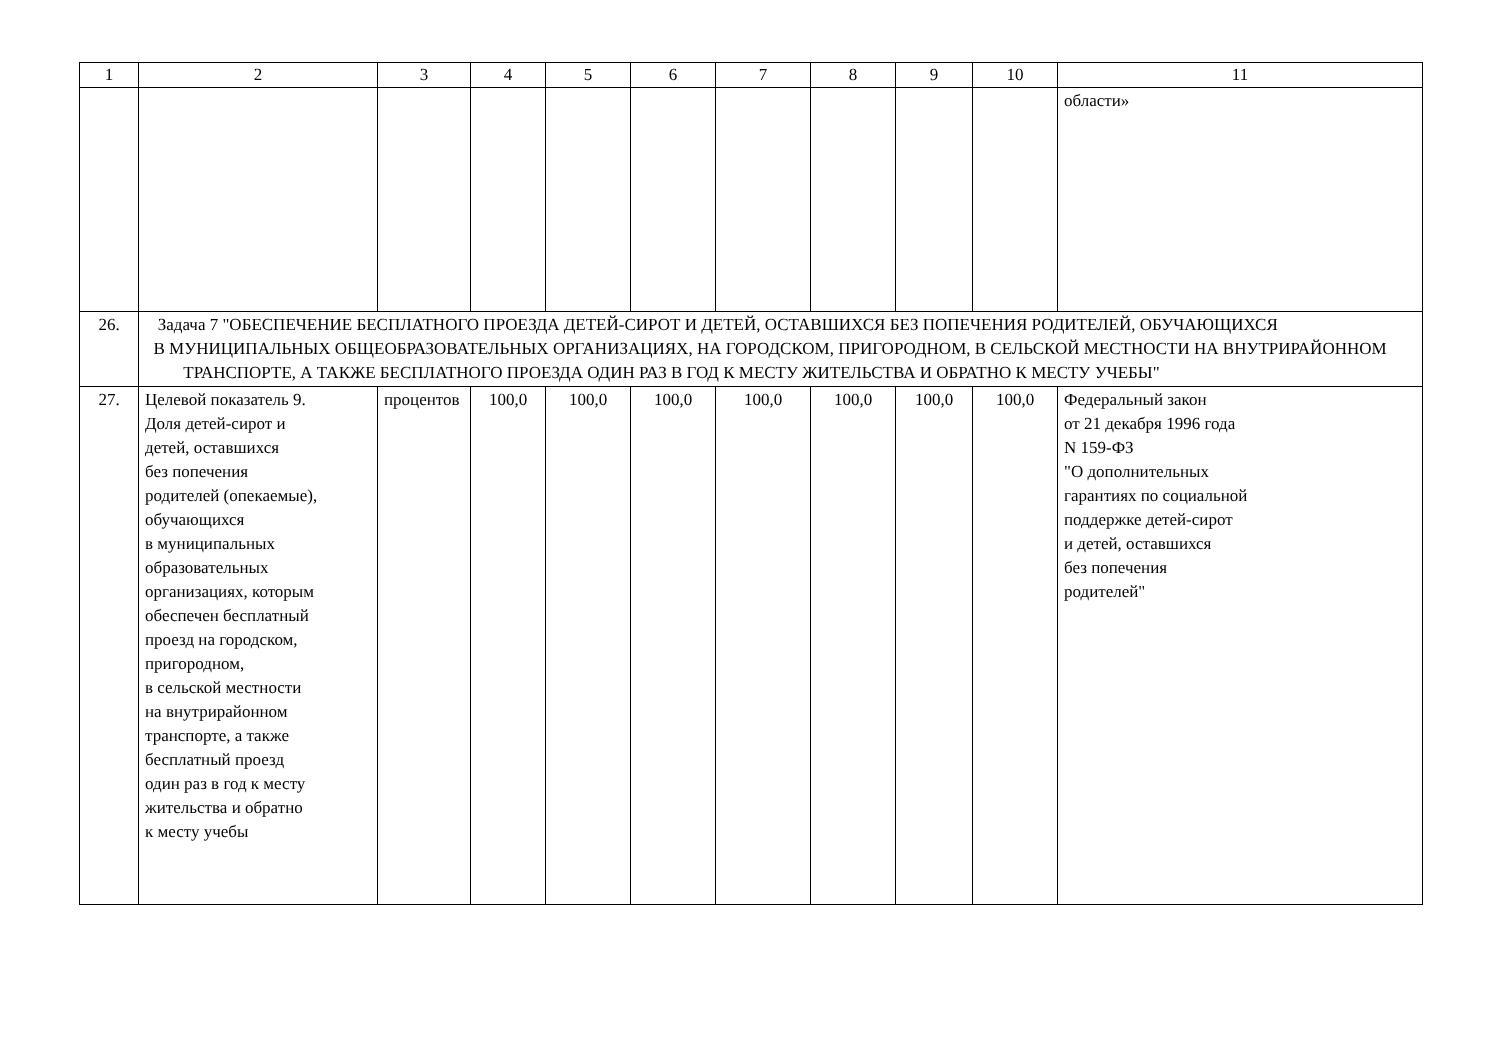| 1 | 2 | 3 | 4 | 5 | 6 | 7 | 8 | 9 | 10 | 11 |
| --- | --- | --- | --- | --- | --- | --- | --- | --- | --- | --- |
| | | | | | | | | | | области» |
| 26. | Задача 7 "ОБЕСПЕЧЕНИЕ БЕСПЛАТНОГО ПРОЕЗДА ДЕТЕЙ-СИРОТ И ДЕТЕЙ, ОСТАВШИХСЯ БЕЗ ПОПЕЧЕНИЯ РОДИТЕЛЕЙ, ОБУЧАЮЩИХСЯ В МУНИЦИПАЛЬНЫХ ОБЩЕОБРАЗОВАТЕЛЬНЫХ ОРГАНИЗАЦИЯХ, НА ГОРОДСКОМ, ПРИГОРОДНОМ, В СЕЛЬСКОЙ МЕСТНОСТИ НА ВНУТРИРАЙОННОМ ТРАНСПОРТЕ, А ТАКЖЕ БЕСПЛАТНОГО ПРОЕЗДА ОДИН РАЗ В ГОД К МЕСТУ ЖИТЕЛЬСТВА И ОБРАТНО К МЕСТУ УЧЕБЫ" | | | | | | | | | |
| 27. | Целевой показатель 9. Доля детей-сирот и детей, оставшихся без попечения родителей (опекаемые), обучающихся в муниципальных образовательных организациях, которым обеспечен бесплатный проезд на городском, пригородном, в сельской местности на внутрирайонном транспорте, а также бесплатный проезд один раз в год к месту жительства и обратно к месту учебы | процентов | 100,0 | 100,0 | 100,0 | 100,0 | 100,0 | 100,0 | 100,0 | Федеральный закон от 21 декабря 1996 года N 159-ФЗ "О дополнительных гарантиях по социальной поддержке детей-сирот и детей, оставшихся без попечения родителей" |